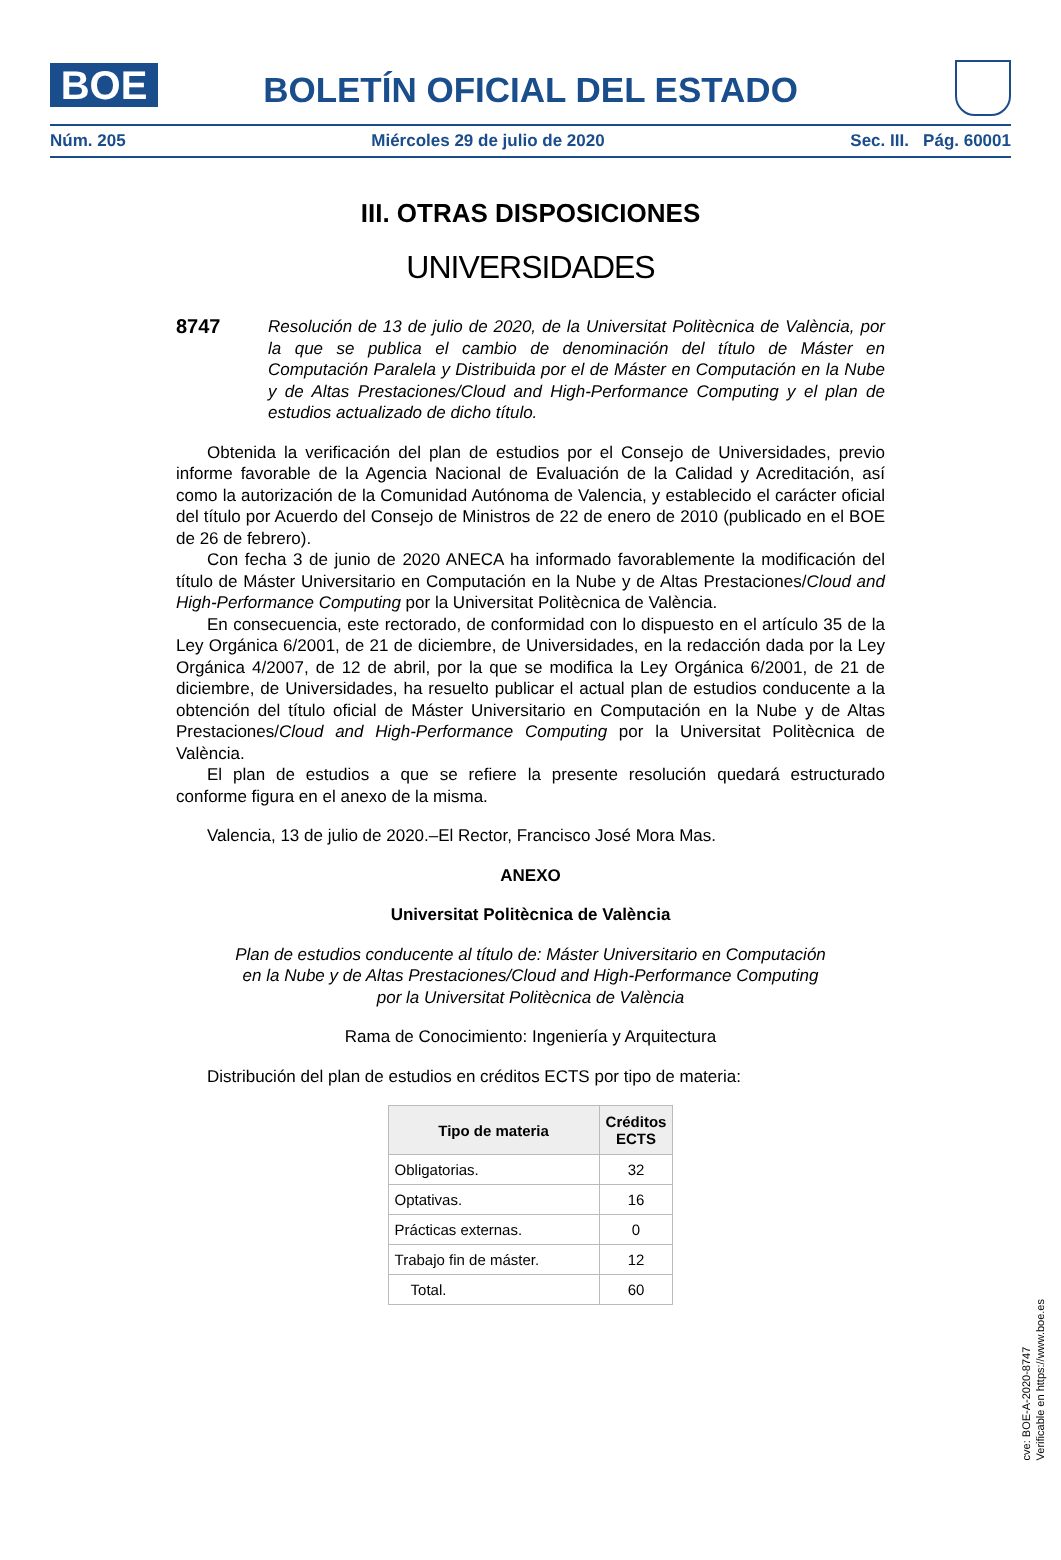BOE
BOLETÍN OFICIAL DEL ESTADO
Núm. 205 Miércoles 29 de julio de 2020 Sec. III. Pág. 60001
III. OTRAS DISPOSICIONES
UNIVERSIDADES
8747
Resolución de 13 de julio de 2020, de la Universitat Politècnica de València, por la que se publica el cambio de denominación del título de Máster en Computación Paralela y Distribuida por el de Máster en Computación en la Nube y de Altas Prestaciones/Cloud and High-Performance Computing y el plan de estudios actualizado de dicho título.
Obtenida la verificación del plan de estudios por el Consejo de Universidades, previo informe favorable de la Agencia Nacional de Evaluación de la Calidad y Acreditación, así como la autorización de la Comunidad Autónoma de Valencia, y establecido el carácter oficial del título por Acuerdo del Consejo de Ministros de 22 de enero de 2010 (publicado en el BOE de 26 de febrero).
Con fecha 3 de junio de 2020 ANECA ha informado favorablemente la modificación del título de Máster Universitario en Computación en la Nube y de Altas Prestaciones/Cloud and High-Performance Computing por la Universitat Politècnica de València.
En consecuencia, este rectorado, de conformidad con lo dispuesto en el artículo 35 de la Ley Orgánica 6/2001, de 21 de diciembre, de Universidades, en la redacción dada por la Ley Orgánica 4/2007, de 12 de abril, por la que se modifica la Ley Orgánica 6/2001, de 21 de diciembre, de Universidades, ha resuelto publicar el actual plan de estudios conducente a la obtención del título oficial de Máster Universitario en Computación en la Nube y de Altas Prestaciones/Cloud and High-Performance Computing por la Universitat Politècnica de València.
El plan de estudios a que se refiere la presente resolución quedará estructurado conforme figura en el anexo de la misma.
Valencia, 13 de julio de 2020.–El Rector, Francisco José Mora Mas.
ANEXO
Universitat Politècnica de València
Plan de estudios conducente al título de: Máster Universitario en Computación
en la Nube y de Altas Prestaciones/Cloud and High-Performance Computing
por la Universitat Politècnica de València
Rama de Conocimiento: Ingeniería y Arquitectura
Distribución del plan de estudios en créditos ECTS por tipo de materia:
| Tipo de materia | Créditos ECTS |
| --- | --- |
| Obligatorias. | 32 |
| Optativas. | 16 |
| Prácticas externas. | 0 |
| Trabajo fin de máster. | 12 |
| Total. | 60 |
cve: BOE-A-2020-8747
Verificable en https://www.boe.es